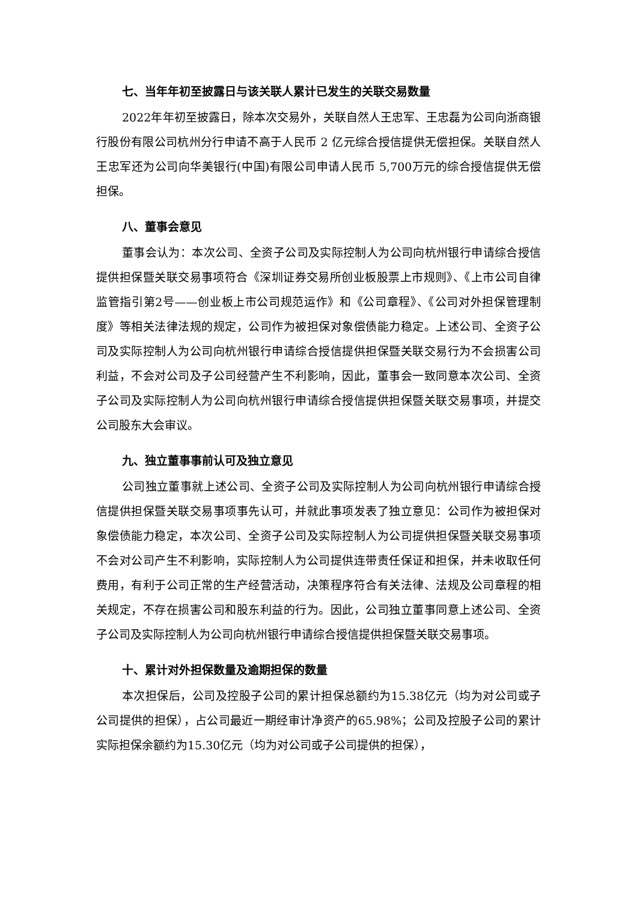七、当年年初至披露日与该关联人累计已发生的关联交易数量
2022年年初至披露日，除本次交易外，关联自然人王忠军、王忠磊为公司向浙商银行股份有限公司杭州分行申请不高于人民币 2 亿元综合授信提供无偿担保。关联自然人王忠军还为公司向华美银行(中国)有限公司申请人民币 5,700万元的综合授信提供无偿担保。
八、董事会意见
董事会认为：本次公司、全资子公司及实际控制人为公司向杭州银行申请综合授信提供担保暨关联交易事项符合《深圳证券交易所创业板股票上市规则》、《上市公司自律监管指引第2号——创业板上市公司规范运作》和《公司章程》、《公司对外担保管理制度》等相关法律法规的规定，公司作为被担保对象偿债能力稳定。上述公司、全资子公司及实际控制人为公司向杭州银行申请综合授信提供担保暨关联交易行为不会损害公司利益，不会对公司及子公司经营产生不利影响，因此，董事会一致同意本次公司、全资子公司及实际控制人为公司向杭州银行申请综合授信提供担保暨关联交易事项，并提交公司股东大会审议。
九、独立董事事前认可及独立意见
公司独立董事就上述公司、全资子公司及实际控制人为公司向杭州银行申请综合授信提供担保暨关联交易事项事先认可，并就此事项发表了独立意见：公司作为被担保对象偿债能力稳定，本次公司、全资子公司及实际控制人为公司提供担保暨关联交易事项不会对公司产生不利影响，实际控制人为公司提供连带责任保证和担保，并未收取任何费用，有利于公司正常的生产经营活动，决策程序符合有关法律、法规及公司章程的相关规定，不存在损害公司和股东利益的行为。因此，公司独立董事同意上述公司、全资子公司及实际控制人为公司向杭州银行申请综合授信提供担保暨关联交易事项。
十、累计对外担保数量及逾期担保的数量
本次担保后，公司及控股子公司的累计担保总额约为15.38亿元（均为对公司或子公司提供的担保），占公司最近一期经审计净资产的65.98%；公司及控股子公司的累计实际担保余额约为15.30亿元（均为对公司或子公司提供的担保），